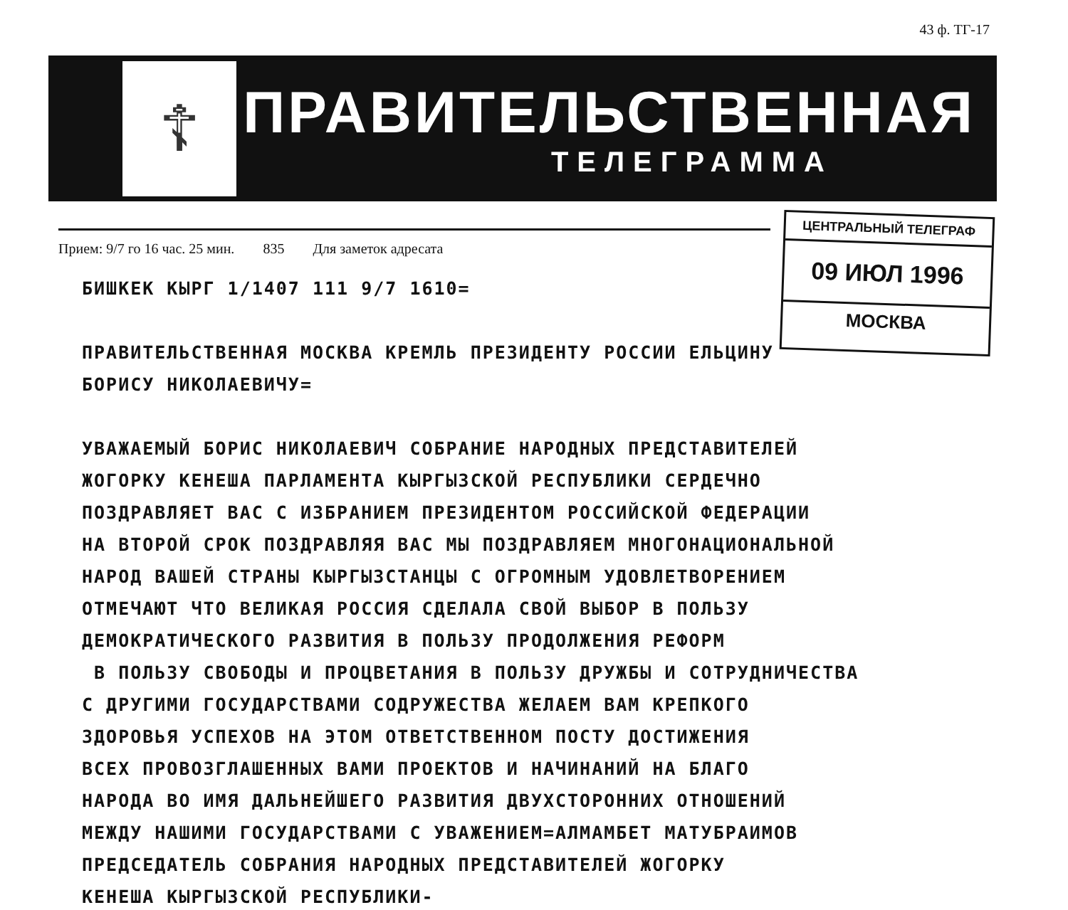43 ф. ТГ-17
☦
ПРАВИТЕЛЬСТВЕННАЯ
ТЕЛЕГРАММА
Прием: 9/7 го 16 час. 25 мин. 835 Для заметок адресата
ЦЕНТРАЛЬНЫЙ ТЕЛЕГРАФ
09 ИЮЛ 1996
МОСКВА
БИШКЕК КЫРГ 1/1407 111 9/7 1610=
ПРАВИТЕЛЬСТВЕННАЯ МОСКВА КРЕМЛЬ ПРЕЗИДЕНТУ РОССИИ ЕЛЬЦИНУ
БОРИСУ НИКОЛАЕВИЧУ=
УВАЖАЕМЫЙ БОРИС НИКОЛАЕВИЧ СОБРАНИЕ НАРОДНЫХ ПРЕДСТАВИТЕЛЕЙ
ЖОГОРКУ КЕНЕША ПАРЛАМЕНТА КЫРГЫЗСКОЙ РЕСПУБЛИКИ СЕРДЕЧНО
ПОЗДРАВЛЯЕТ ВАС С ИЗБРАНИЕМ ПРЕЗИДЕНТОМ РОССИЙСКОЙ ФЕДЕРАЦИИ
НА ВТОРОЙ СРОК ПОЗДРАВЛЯЯ ВАС МЫ ПОЗДРАВЛЯЕМ МНОГОНАЦИОНАЛЬНОЙ
НАРОД ВАШЕЙ СТРАНЫ КЫРГЫЗСТАНЦЫ С ОГРОМНЫМ УДОВЛЕТВОРЕНИЕМ
ОТМЕЧАЮТ ЧТО ВЕЛИКАЯ РОССИЯ СДЕЛАЛА СВОЙ ВЫБОР В ПОЛЬЗУ
ДЕМОКРАТИЧЕСКОГО РАЗВИТИЯ В ПОЛЬЗУ ПРОДОЛЖЕНИЯ РЕФОРМ
В ПОЛЬЗУ СВОБОДЫ И ПРОЦВЕТАНИЯ В ПОЛЬЗУ ДРУЖБЫ И СОТРУДНИЧЕСТВА
С ДРУГИМИ ГОСУДАРСТВАМИ СОДРУЖЕСТВА ЖЕЛАЕМ ВАМ КРЕПКОГО
ЗДОРОВЬЯ УСПЕХОВ НА ЭТОМ ОТВЕТСТВЕННОМ ПОСТУ ДОСТИЖЕНИЯ
ВСЕХ ПРОВОЗГЛАШЕННЫХ ВАМИ ПРОЕКТОВ И НАЧИНАНИЙ НА БЛАГО
НАРОДА ВО ИМЯ ДАЛЬНЕЙШЕГО РАЗВИТИЯ ДВУХСТОРОННИХ ОТНОШЕНИЙ
МЕЖДУ НАШИМИ ГОСУДАРСТВАМИ С УВАЖЕНИЕМ=АЛМАМБЕТ МАТУБРАИМОВ
ПРЕДСЕДАТЕЛЬ СОБРАНИЯ НАРОДНЫХ ПРЕДСТАВИТЕЛЕЙ ЖОГОРКУ
КЕНЕША КЫРГЫЗСКОЙ РЕСПУБЛИКИ-